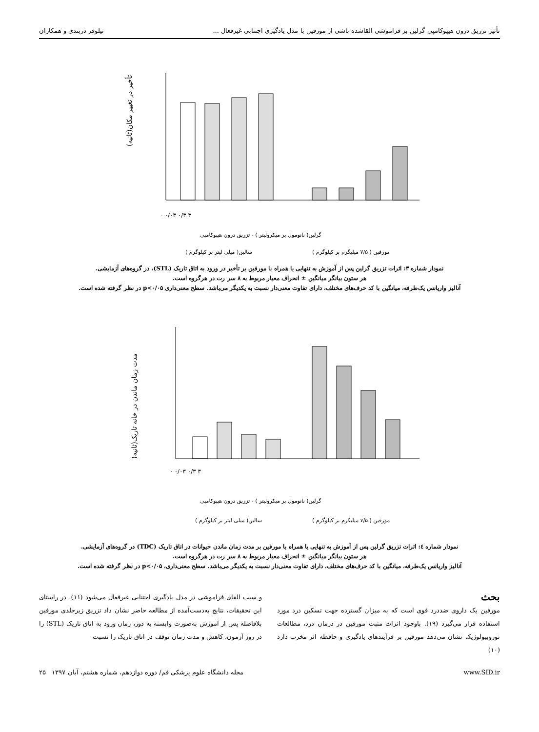تأثیر تزریق درون هیپوکامپی گرلین بر فراموشی القاشده ناشی از مورفین با مدل یادگیری اجتنابی غیرفعال ... نیلوفر دربندی و همکاران
تأخیر در تغییر مکان(ثانیه)
· ۰/۰۳ ۰/۳ ۳
گرلین( نانومول بر میکرولیتر ) - تزریق درون هیپوکامپی
سالین( میلی لیتر بر کیلوگرم )
مورفین ( ۷/۵ میلیگرم بر کیلوگرم )
نمودار شماره ۳: اثرات تزریق گرلین پس از آموزش به تنهایی یا همراه با مورفین بر تأخیر در ورود به اتاق تاریک (STL)، در گروه‌های آزمایشی.
هر ستون بیانگر میانگین ± انحراف معیار مربوط به ۸ سر رت در هرگروه است.
آنالیز واریانس یک‌طرفه، میانگین با کد حرف‌های مختلف، دارای تفاوت معنی‌دار نسبت به یکدیگر می‌باشد. سطح معنی‌داری p<۰/۰۵ در نظر گرفته شده است.
مدت زمان ماندن در خانه تاریک(ثانیه)
· ۰/۰۳ ۰/۳ ۳
گرلین( نانومول بر میکرولیتر ) - تزریق درون هیپوکامپی
سالین( میلی لیتر بر کیلوگرم )
مورفین ( ۷/۵ میلیگرم بر کیلوگرم )
نمودار شماره ٤: اثرات تزریق گرلین پس از آموزش به تنهایی یا همراه با مورفین بر مدت زمان ماندن حیوانات در اتاق تاریک (TDC) در گروه‌های آزمایشی.
هر ستون بیانگر میانگین ± انحراف معیار مربوط به ۸ سر رت در هرگروه است.
آنالیز واریانس یک‌طرفه، میانگین با کد حرف‌های مختلف، دارای تفاوت معنی‌دار نسبت به یکدیگر می‌باشد. سطح معنی‌داری، p<۰/۰۵ در نظر گرفته شده است.
بحث
مورفین یک داروی ضددرد قوی است که به میزان گسترده جهت تسکین درد مورد استفاده قرار می‌گیرد (۱۹). باوجود اثرات مثبت مورفین در درمان درد، مطالعات نوروبیولوژیک نشان می‌دهد مورفین بر فرآیندهای یادگیری و حافظه اثر مخرب دارد (۱۰)
و سبب القای فراموشی در مدل یادگیری اجتنابی غیرفعال می‌شود (۱۱). در راستای این تحقیقات، نتایج به‌دست‌آمده از مطالعه حاضر نشان داد تزریق زیرجلدی مورفین بلافاصله پس از آموزش به‌صورت وابسته به دوز، زمان ورود به اتاق تاریک (STL) را در روز آزمون، کاهش و مدت زمان توقف در اتاق تاریک را نسبت
www.SID.ir مجله دانشگاه علوم پزشکی قم/ دوره دوازدهم، شماره هشتم، آبان ۱۳۹۷ ۲۵